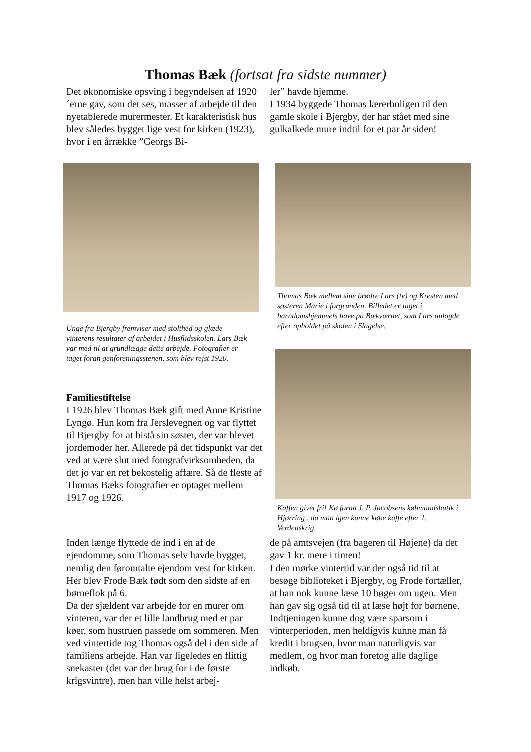Thomas Bæk (fortsat fra sidste nummer)
Det økonomiske opsving i begyndelsen af 1920´erne gav, som det ses, masser af arbejde til den nyetablerede murermester. Et karakteristisk hus blev således bygget lige vest for kirken (1923), hvor i en årrække ”Georgs Bi-
ler” havde hjemme.
I 1934 byggede Thomas lærerboligen til den gamle skole i Bjergby, der har stået med sine gulkalkede mure indtil for et par år siden!
Thomas Bæk mellem sine brødre Lars (tv) og Kresten med søsteren Marie i forgrunden. Billedet er taget i barndomshjemmets have på Bækværnet, som Lars anlagde efter opholdet på skolen i Slagelse.
Unge fra Bjergby fremviser med stolthed og glæde vinterens resultater af arbejdet i Husflidsskolen. Lars Bæk var med til at grundlægge dette arbejde. Fotografier er taget foran genforeningsstenen, som blev rejst 1920.
Familiestiftelse
I 1926 blev Thomas Bæk gift med Anne Kristine Lyngø. Hun kom fra Jerslevegnen og var flyttet til Bjergby for at bistå sin søster, der var blevet jordemoder her. Allerede på det tidspunkt var det ved at være slut med fotografvirksomheden, da det jo var en ret bekostelig affære. Så de fleste af Thomas Bæks fotografier er optaget mellem 1917 og 1926.
Kaffen givet fri! Kø foran J. P. Jacobsens købmandsbutik i Hjørring , da man igen kunne købe kaffe efter 1. Verdenskrig.
Inden længe flyttede de ind i en af de ejendomme, som Thomas selv havde bygget, nemlig den føromtalte ejendom vest for kirken. Her blev Frode Bæk født som den sidste af en børneflok på 6.
Da der sjældent var arbejde for en murer om vinteren, var der et lille landbrug med et par køer, som hustruen passede om sommeren. Men ved vintertide tog Thomas også del i den side af familiens arbejde. Han var ligeledes en flittig snekaster (det var der brug for i de første krigsvintre), men han ville helst arbej-
de på amtsvejen (fra bageren til Højene) da det gav 1 kr. mere i timen!
I den mørke vintertid var der også tid til at besøge biblioteket i Bjergby, og Frode fortæller, at han nok kunne læse 10 bøger om ugen. Men han gav sig også tid til at læse højt for børnene.
Indtjeningen kunne dog være sparsom i vinterperioden, men heldigvis kunne man få kredit i brugsen, hvor man naturligvis var medlem, og hvor man foretog alle daglige indkøb.